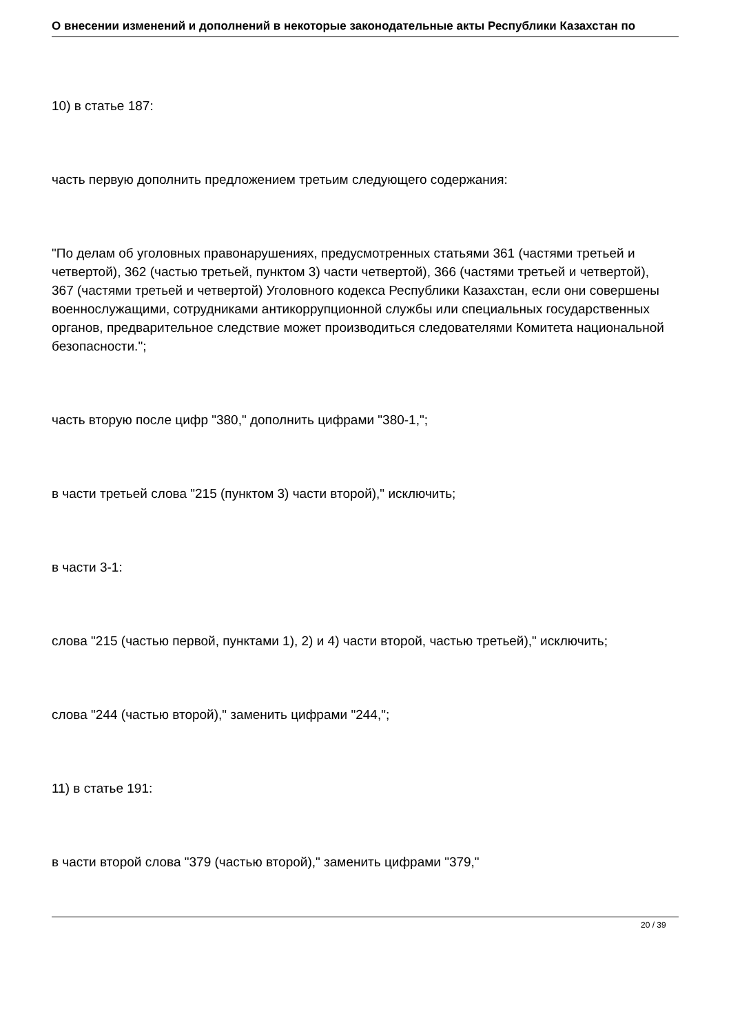О внесении изменений и дополнений в некоторые законодательные акты Республики Казахстан по
10) в статье 187:
часть первую дополнить предложением третьим следующего содержания:
"По делам об уголовных правонарушениях, предусмотренных статьями 361 (частями третьей и четвертой), 362 (частью третьей, пунктом 3) части четвертой), 366 (частями третьей и четвертой), 367 (частями третьей и четвертой) Уголовного кодекса Республики Казахстан, если они совершены военнослужащими, сотрудниками антикоррупционной службы или специальных государственных органов, предварительное следствие может производиться следователями Комитета национальной безопасности.";
часть вторую после цифр "380," дополнить цифрами "380-1,";
в части третьей слова "215 (пунктом 3) части второй)," исключить;
в части 3-1:
слова "215 (частью первой, пунктами 1), 2) и 4) части второй, частью третьей)," исключить;
слова "244 (частью второй)," заменить цифрами "244,";
11) в статье 191:
в части второй слова "379 (частью второй)," заменить цифрами "379,"
20 / 39